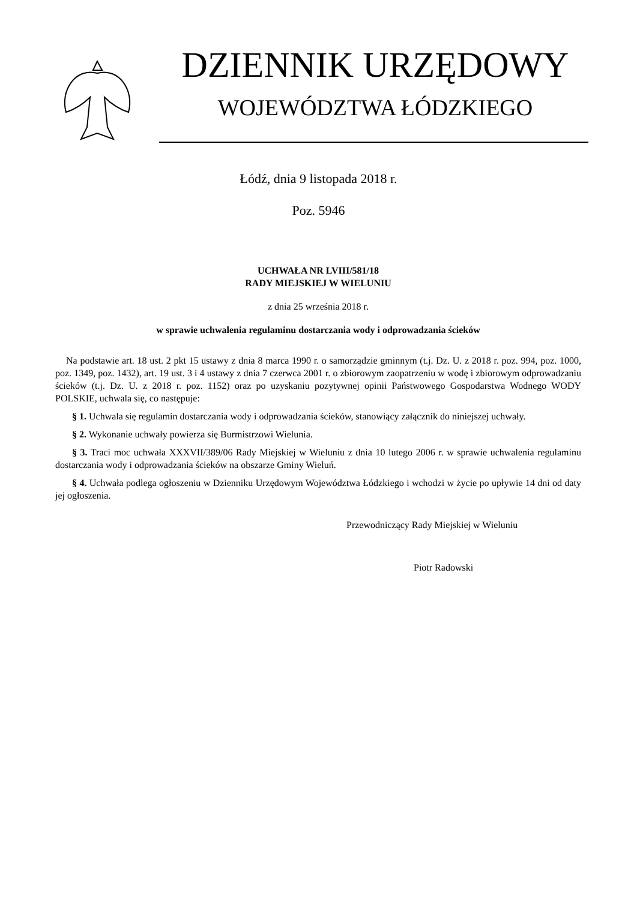DZIENNIK URZĘDOWY
WOJEWÓDZTWA ŁÓDZKIEGO
Łódź, dnia 9 listopada 2018 r.
Poz. 5946
UCHWAŁA NR LVIII/581/18
RADY MIEJSKIEJ W WIELUNIU
z dnia 25 września 2018 r.
w sprawie uchwalenia regulaminu dostarczania wody i odprowadzania ścieków
Na podstawie art. 18 ust. 2 pkt 15 ustawy z dnia 8 marca 1990 r. o samorządzie gminnym (t.j. Dz. U. z 2018 r. poz. 994, poz. 1000, poz. 1349, poz. 1432), art. 19 ust. 3 i 4 ustawy z dnia 7 czerwca 2001 r. o zbiorowym zaopatrzeniu w wodę i zbiorowym odprowadzaniu ścieków (t.j. Dz. U. z 2018 r. poz. 1152) oraz po uzyskaniu pozytywnej opinii Państwowego Gospodarstwa Wodnego WODY POLSKIE, uchwala się, co następuje:
§ 1. Uchwala się regulamin dostarczania wody i odprowadzania ścieków, stanowiący załącznik do niniejszej uchwały.
§ 2. Wykonanie uchwały powierza się Burmistrzowi Wielunia.
§ 3. Traci moc uchwała XXXVII/389/06 Rady Miejskiej w Wieluniu z dnia 10 lutego 2006 r. w sprawie uchwalenia regulaminu dostarczania wody i odprowadzania ścieków na obszarze Gminy Wieluń.
§ 4. Uchwała podlega ogłoszeniu w Dzienniku Urzędowym Województwa Łódzkiego i wchodzi w życie po upływie 14 dni od daty jej ogłoszenia.
Przewodniczący Rady Miejskiej w Wieluniu
Piotr Radowski